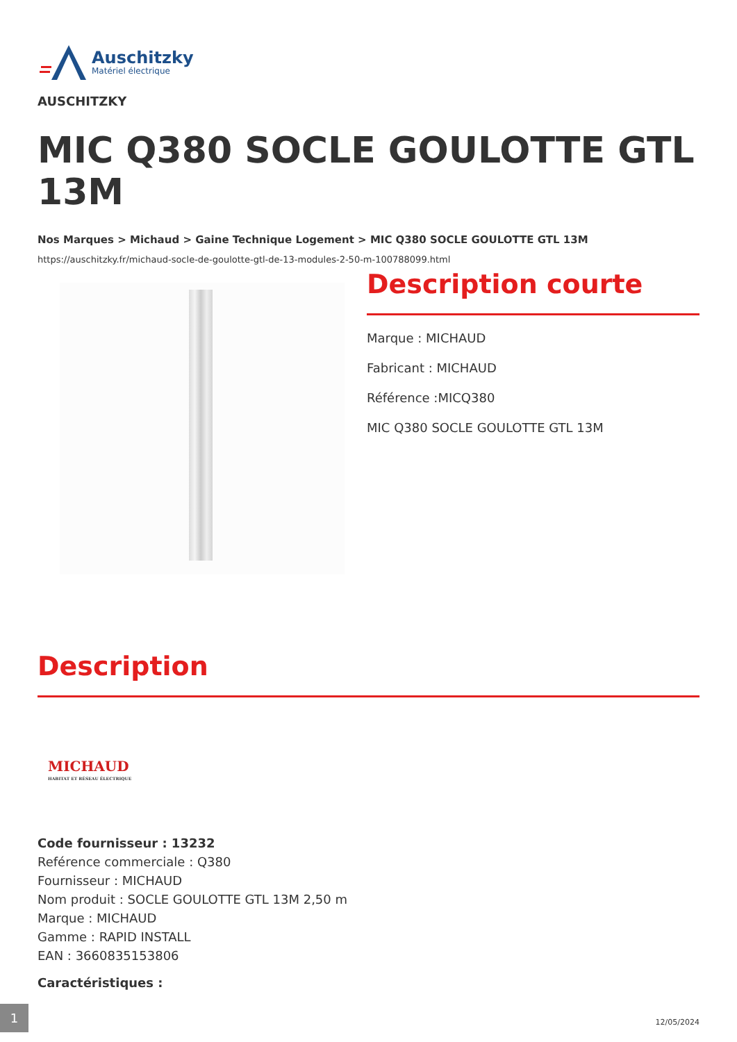Auschitzky
Matériel électrique
AUSCHITZKY
MIC Q380 SOCLE GOULOTTE GTL 13M
Nos Marques > Michaud > Gaine Technique Logement > MIC Q380 SOCLE GOULOTTE GTL 13M
https://auschitzky.fr/michaud-socle-de-goulotte-gtl-de-13-modules-2-50-m-100788099.html
Description courte
Marque : MICHAUD
Fabricant : MICHAUD
Référence :MICQ380
MIC Q380 SOCLE GOULOTTE GTL 13M
Description
MICHAUD
HABITAT ET RÉSEAU ÉLECTRIQUE
Code fournisseur : 13232
Reférence commerciale : Q380
Fournisseur : MICHAUD
Nom produit : SOCLE GOULOTTE GTL 13M 2,50 m
Marque : MICHAUD
Gamme : RAPID INSTALL
EAN : 3660835153806
Caractéristiques :
1
12/05/2024